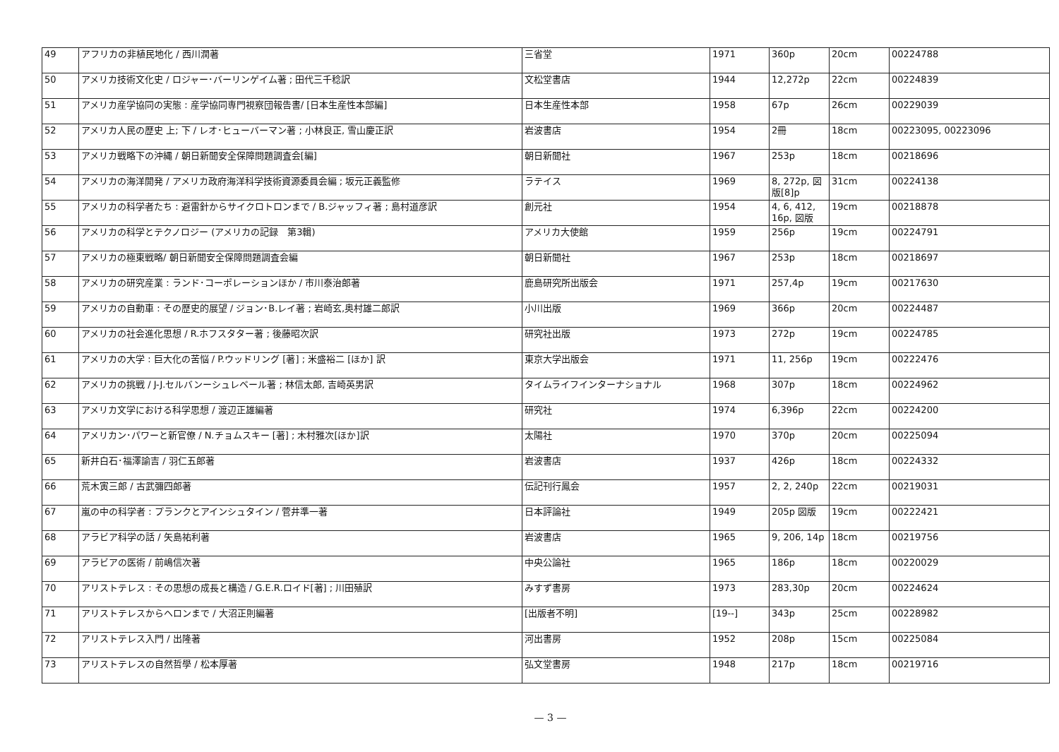| 49 | アフリカの非植民地化 / 西川潤著 | 三省堂 | 1971 | 360p | 20cm | 00224788 |
| 50 | アメリカ技術文化史 / ロジャー･バーリンゲイム著 ; 田代三千稔訳 | 文松堂書店 | 1944 | 12,272p | 22cm | 00224839 |
| 51 | アメリカ産学協同の実態 : 産学協同専門視察団報告書/ [日本生産性本部編] | 日本生産性本部 | 1958 | 67p | 26cm | 00229039 |
| 52 | アメリカ人民の歴史 上; 下 / レオ･ヒューバーマン著 ; 小林良正, 雪山慶正訳 | 岩波書店 | 1954 | 2冊 | 18cm | 00223095, 00223096 |
| 53 | アメリカ戦略下の沖縄 / 朝日新聞安全保障問題調査会[編] | 朝日新聞社 | 1967 | 253p | 18cm | 00218696 |
| 54 | アメリカの海洋開発 / アメリカ政府海洋科学技術資源委員会編 ; 坂元正義監修 | ラテイス | 1969 | 8, 272p, 図版[8]p | 31cm | 00224138 |
| 55 | アメリカの科学者たち : 避雷針からサイクロトロンまで / B.ジャッフィ著 ; 島村道彦訳 | 創元社 | 1954 | 4, 6, 412, 16p, 図版 | 19cm | 00218878 |
| 56 | アメリカの科学とテクノロジー (アメリカの記録 第3輯) | アメリカ大使館 | 1959 | 256p | 19cm | 00224791 |
| 57 | アメリカの極東戦略/ 朝日新聞安全保障問題調査会編 | 朝日新聞社 | 1967 | 253p | 18cm | 00218697 |
| 58 | アメリカの研究産業 : ランド･コーポレーションほか / 市川泰治郎著 | 鹿島研究所出版会 | 1971 | 257,4p | 19cm | 00217630 |
| 59 | アメリカの自動車 : その歴史的展望 / ジョン･B.レイ著 ; 岩崎玄,奥村雄二郎訳 | 小川出版 | 1969 | 366p | 20cm | 00224487 |
| 60 | アメリカの社会進化思想 / R.ホフスタター著 ; 後藤昭次訳 | 研究社出版 | 1973 | 272p | 19cm | 00224785 |
| 61 | アメリカの大学 : 巨大化の苦悩 / P.ウッドリング [著] ; 米盛裕二 [ほか] 訳 | 東京大学出版会 | 1971 | 11, 256p | 19cm | 00222476 |
| 62 | アメリカの挑戦 / J-J.セルバンーシュレベール著 ; 林信太郎, 吉崎英男訳 | タイムライフインターナショナル | 1968 | 307p | 18cm | 00224962 |
| 63 | アメリカ文学における科学思想 / 渡辺正雄編著 | 研究社 | 1974 | 6,396p | 22cm | 00224200 |
| 64 | アメリカン･パワーと新官僚 / N.チョムスキー [著] ; 木村雅次[ほか]訳 | 太陽社 | 1970 | 370p | 20cm | 00225094 |
| 65 | 新井白石･福澤諭吉 / 羽仁五郎著 | 岩波書店 | 1937 | 426p | 18cm | 00224332 |
| 66 | 荒木寅三郎 / 古武彌四郎著 | 伝記刊行鳳会 | 1957 | 2, 2, 240p | 22cm | 00219031 |
| 67 | 嵐の中の科学者 : プランクとアインシュタイン / 菅井準一著 | 日本評論社 | 1949 | 205p 図版 | 19cm | 00222421 |
| 68 | アラビア科学の話 / 矢島祐利著 | 岩波書店 | 1965 | 9, 206, 14p | 18cm | 00219756 |
| 69 | アラビアの医術 / 前嶋信次著 | 中央公論社 | 1965 | 186p | 18cm | 00220029 |
| 70 | アリストテレス : その思想の成長と構造 / G.E.R.ロイド[著] ; 川田殖訳 | みすず書房 | 1973 | 283,30p | 20cm | 00224624 |
| 71 | アリストテレスからヘロンまで / 大沼正則編著 | [出版者不明] | [19--] | 343p | 25cm | 00228982 |
| 72 | アリストテレス入門 / 出隆著 | 河出書房 | 1952 | 208p | 15cm | 00225084 |
| 73 | アリストテレスの自然哲學 / 松本厚著 | 弘文堂書房 | 1948 | 217p | 18cm | 00219716 |
— 3 —